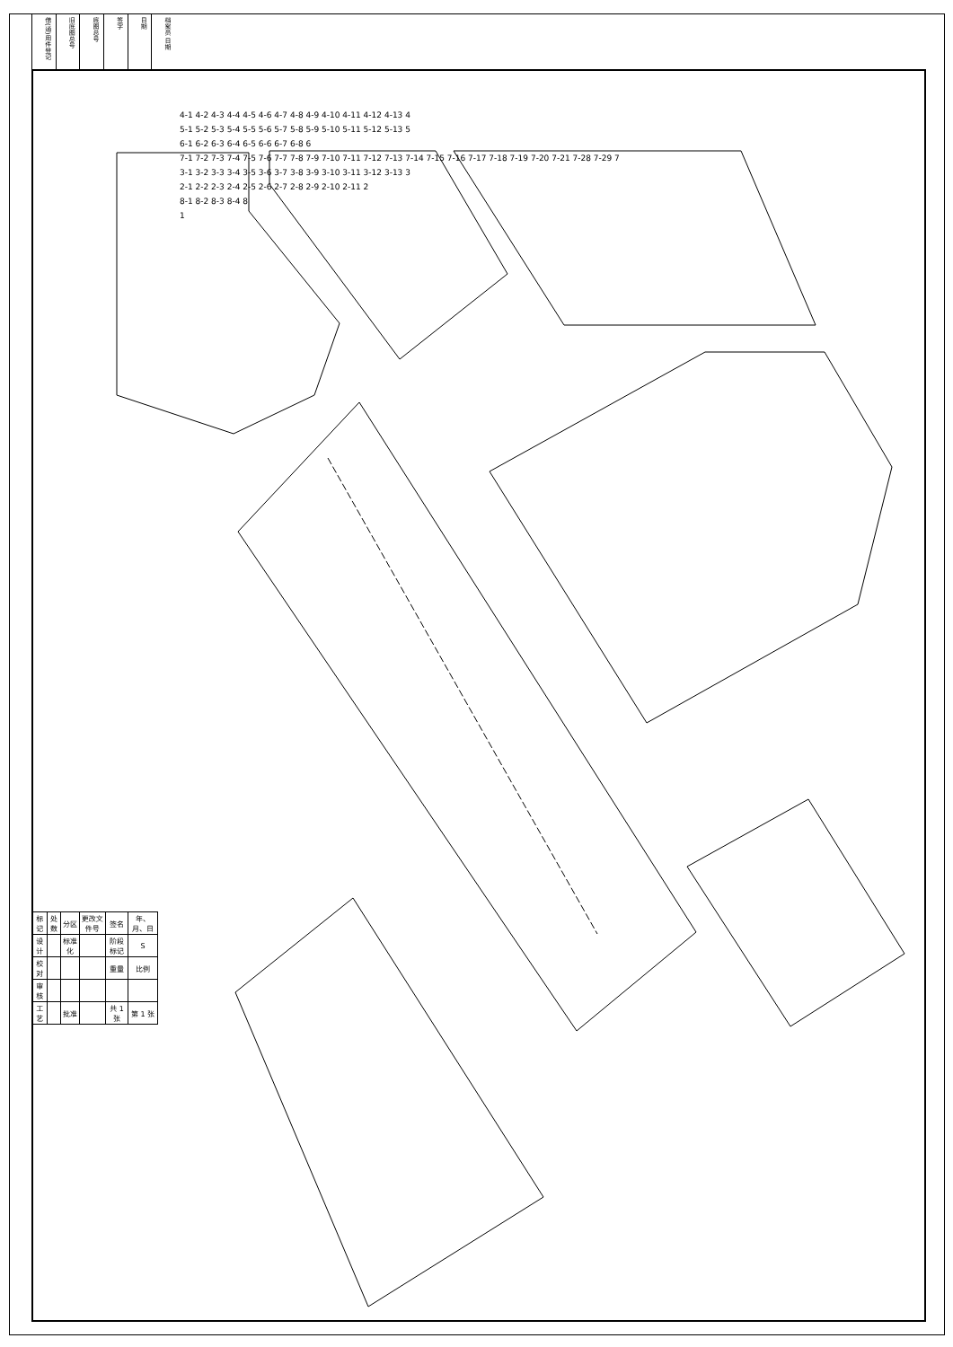借(通)用件登记
旧底图总号
底图总号
签字
日期
档案员 日期
4-1 4-2 4-3 4-4 4-5 4-6 4-7 4-8 4-9 4-10 4-11 4-12 4-13 4
5-1 5-2 5-3 5-4 5-5 5-6 5-7 5-8 5-9 5-10 5-11 5-12 5-13 5
6-1 6-2 6-3 6-4 6-5 6-6 6-7 6-8 6
7-1 7-2 7-3 7-4 7-5 7-6 7-7 7-8 7-9 7-10 7-11 7-12 7-13 7-14 7-15 7-16 7-17 7-18 7-19 7-20 7-21 7-28 7-29 7
3-1 3-2 3-3 3-4 3-5 3-6 3-7 3-8 3-9 3-10 3-11 3-12 3-13 3
2-1 2-2 2-3 2-4 2-5 2-6 2-7 2-8 2-9 2-10 2-11 2
8-1 8-2 8-3 8-4 8
1
| 标记 | 处数 | 分区 | 更改文件号 | 签名 | 年、月、日 |
| 设计 | | 标准化 | | 阶段标记 | S |
| 校对 | | | | 重量 | 比例 |
| 审核 | | | | | |
| 工艺 | | 批准 | | 共 1 张 | 第 1 张 |